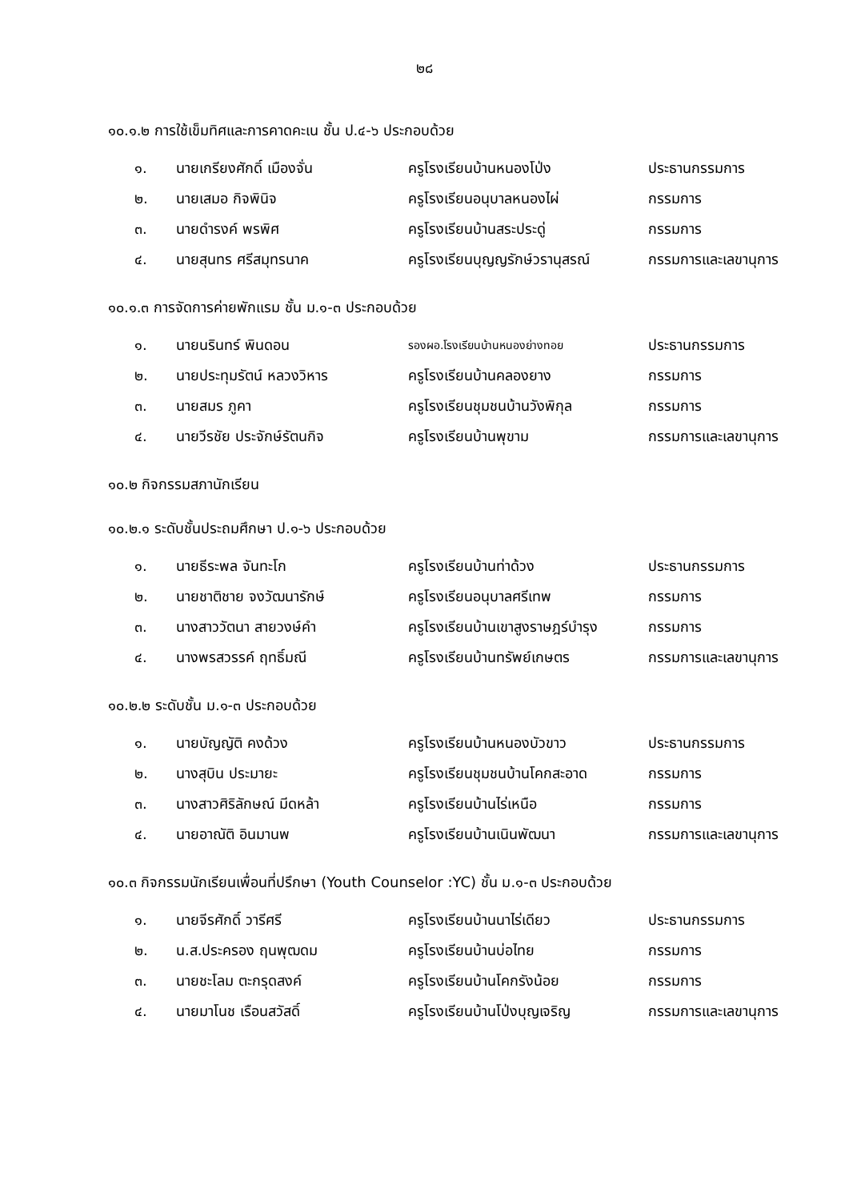๒๘
๑๐.๑.๒ การใช้เข็มทิศและการคาดคะเน ชั้น ป.๔-๖ ประกอบด้วย
| ๑. | นายเกรียงศักดิ์ เมืองจั่น | ครูโรงเรียนบ้านหนองโป่ง | ประธานกรรมการ |
| ๒. | นายเสมอ กิจพินิจ | ครูโรงเรียนอนุบาลหนองไผ่ | กรรมการ |
| ๓. | นายดำรงค์ พรพิศ | ครูโรงเรียนบ้านสระประดู่ | กรรมการ |
| ๔. | นายสุนทร ศรีสมุทรนาค | ครูโรงเรียนบุญญรักษ์วรานุสรณ์ | กรรมการและเลขานุการ |
๑๐.๑.๓ การจัดการค่ายพักแรม ชั้น ม.๑-๓ ประกอบด้วย
| ๑. | นายนรินทร์ พินดอน | รองผอ.โรงเรียนบ้านหนองย่างทอย | ประธานกรรมการ |
| ๒. | นายประทุมรัตน์ หลวงวิหาร | ครูโรงเรียนบ้านคลองยาง | กรรมการ |
| ๓. | นายสมร ภูคา | ครูโรงเรียนชุมชนบ้านวังพิกุล | กรรมการ |
| ๔. | นายวีรชัย ประจักษ์รัตนกิจ | ครูโรงเรียนบ้านพุขาม | กรรมการและเลขานุการ |
๑๐.๒ กิจกรรมสภานักเรียน
๑๐.๒.๑ ระดับชั้นประถมศึกษา ป.๑-๖ ประกอบด้วย
| ๑. | นายธีระพล จันทะโก | ครูโรงเรียนบ้านท่าด้วง | ประธานกรรมการ |
| ๒. | นายชาติชาย จงวัฒนารักษ์ | ครูโรงเรียนอนุบาลศรีเทพ | กรรมการ |
| ๓. | นางสาววัตนา สายวงษ์คำ | ครูโรงเรียนบ้านเขาสูงราษฎร์บำรุง | กรรมการ |
| ๔. | นางพรสวรรค์ ฤทธิ์มณี | ครูโรงเรียนบ้านทรัพย์เกษตร | กรรมการและเลขานุการ |
๑๐.๒.๒ ระดับชั้น ม.๑-๓ ประกอบด้วย
| ๑. | นายบัญญัติ คงด้วง | ครูโรงเรียนบ้านหนองบัวขาว | ประธานกรรมการ |
| ๒. | นางสุบิน ประมายะ | ครูโรงเรียนชุมชนบ้านโคกสะอาด | กรรมการ |
| ๓. | นางสาวศิริลักษณ์ มีดหล้า | ครูโรงเรียนบ้านไร่เหนือ | กรรมการ |
| ๔. | นายอาณัติ อินมานพ | ครูโรงเรียนบ้านเนินพัฒนา | กรรมการและเลขานุการ |
๑๐.๓ กิจกรรมนักเรียนเพื่อนที่ปรึกษา (Youth Counselor :YC) ชั้น ม.๑-๓ ประกอบด้วย
| ๑. | นายจีรศักดิ์ วารีศรี | ครูโรงเรียนบ้านนาไร่เดียว | ประธานกรรมการ |
| ๒. | น.ส.ประครอง ฤนพุฒดม | ครูโรงเรียนบ้านบ่อไทย | กรรมการ |
| ๓. | นายชะโลม ตะกรุดสงค์ | ครูโรงเรียนบ้านโคกรังน้อย | กรรมการ |
| ๔. | นายมาโนช เรือนสวัสดิ์ | ครูโรงเรียนบ้านโป่งบุญเจริญ | กรรมการและเลขานุการ |